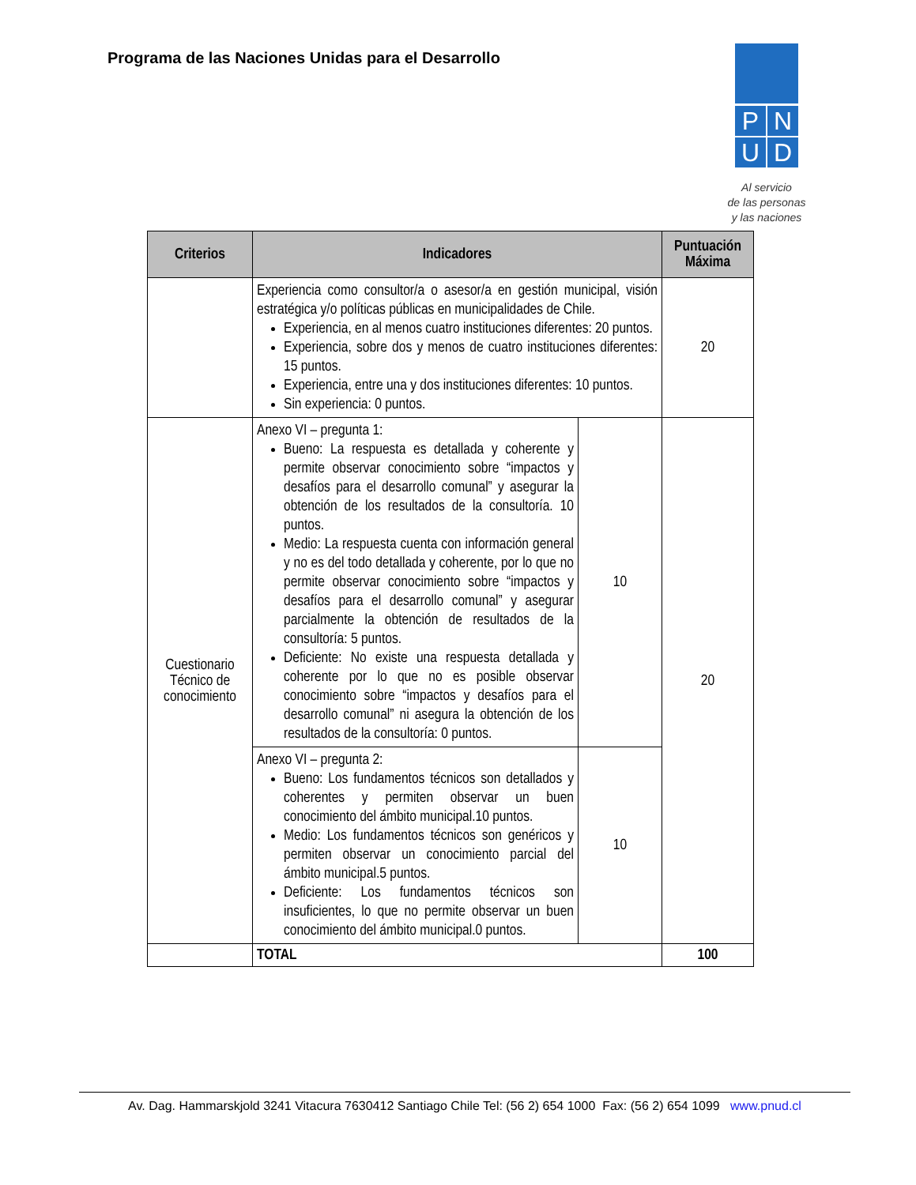Programa de las Naciones Unidas para el Desarrollo
P
N
U
D
Al servicio
de las personas
y las naciones
| Criterios | Indicadores | | Puntuación Máxima |
| --- | --- | --- | --- |
| | Experiencia como consultor/a o asesor/a en gestión municipal, visión estratégica y/o políticas públicas en municipalidades de Chile. Experiencia, en al menos cuatro instituciones diferentes: 20 puntos. Experiencia, sobre dos y menos de cuatro instituciones diferentes: 15 puntos. Experiencia, entre una y dos instituciones diferentes: 10 puntos. Sin experiencia: 0 puntos. | | 20 |
| Cuestionario Técnico de conocimiento | Anexo VI – pregunta 1: Bueno: La respuesta es detallada y coherente y permite observar conocimiento sobre “impactos y desafíos para el desarrollo comunal” y asegurar la obtención de los resultados de la consultoría. 10 puntos. Medio: La respuesta cuenta con información general y no es del todo detallada y coherente, por lo que no permite observar conocimiento sobre “impactos y desafíos para el desarrollo comunal” y asegurar parcialmente la obtención de resultados de la consultoría: 5 puntos. Deficiente: No existe una respuesta detallada y coherente por lo que no es posible observar conocimiento sobre “impactos y desafíos para el desarrollo comunal” ni asegura la obtención de los resultados de la consultoría: 0 puntos. | 10 | 20 |
| | Anexo VI – pregunta 2: Bueno: Los fundamentos técnicos son detallados y coherentes y permiten observar un buen conocimiento del ámbito municipal.10 puntos. Medio: Los fundamentos técnicos son genéricos y permiten observar un conocimiento parcial del ámbito municipal.5 puntos. Deficiente: Los fundamentos técnicos son insuficientes, lo que no permite observar un buen conocimiento del ámbito municipal.0 puntos. | 10 | |
| | TOTAL | | 100 |
Av. Dag. Hammarskjold 3241 Vitacura 7630412 Santiago Chile Tel: (56 2) 654 1000 Fax: (56 2) 654 1099 www.pnud.cl